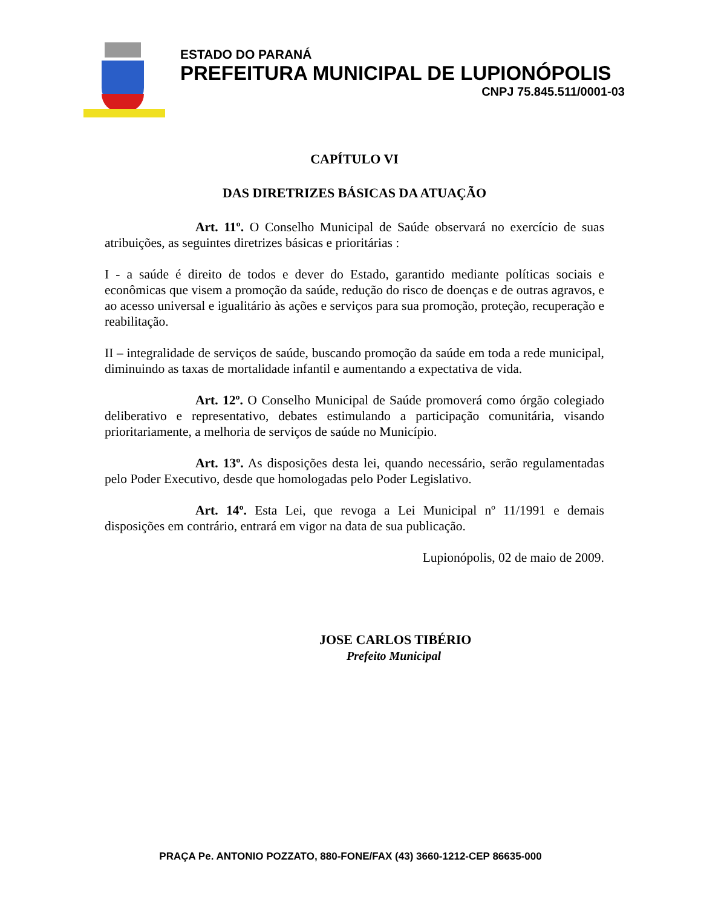ESTADO DO PARANÁ
PREFEITURA MUNICIPAL DE LUPIONÓPOLIS
CNPJ 75.845.511/0001-03
CAPÍTULO VI
DAS DIRETRIZES BÁSICAS DA ATUAÇÃO
Art. 11º. O Conselho Municipal de Saúde observará no exercício de suas atribuições, as seguintes diretrizes básicas e prioritárias :
I - a saúde é direito de todos e dever do Estado, garantido mediante políticas sociais e econômicas que visem a promoção da saúde, redução do risco de doenças e de outras agravos, e ao acesso universal e igualitário às ações e serviços para sua promoção, proteção, recuperação e reabilitação.
II – integralidade de serviços de saúde, buscando promoção da saúde em toda a rede municipal, diminuindo as taxas de mortalidade infantil e aumentando a expectativa de vida.
Art. 12º. O Conselho Municipal de Saúde promoverá como órgão colegiado deliberativo e representativo, debates estimulando a participação comunitária, visando prioritariamente, a melhoria de serviços de saúde no Município.
Art. 13º. As disposições desta lei, quando necessário, serão regulamentadas pelo Poder Executivo, desde que homologadas pelo Poder Legislativo.
Art. 14º. Esta Lei, que revoga a Lei Municipal nº 11/1991 e demais disposições em contrário, entrará em vigor na data de sua publicação.
Lupionópolis, 02 de maio de 2009.
JOSE CARLOS TIBÉRIO
Prefeito Municipal
PRAÇA Pe. ANTONIO POZZATO, 880-FONE/FAX (43) 3660-1212-CEP 86635-000